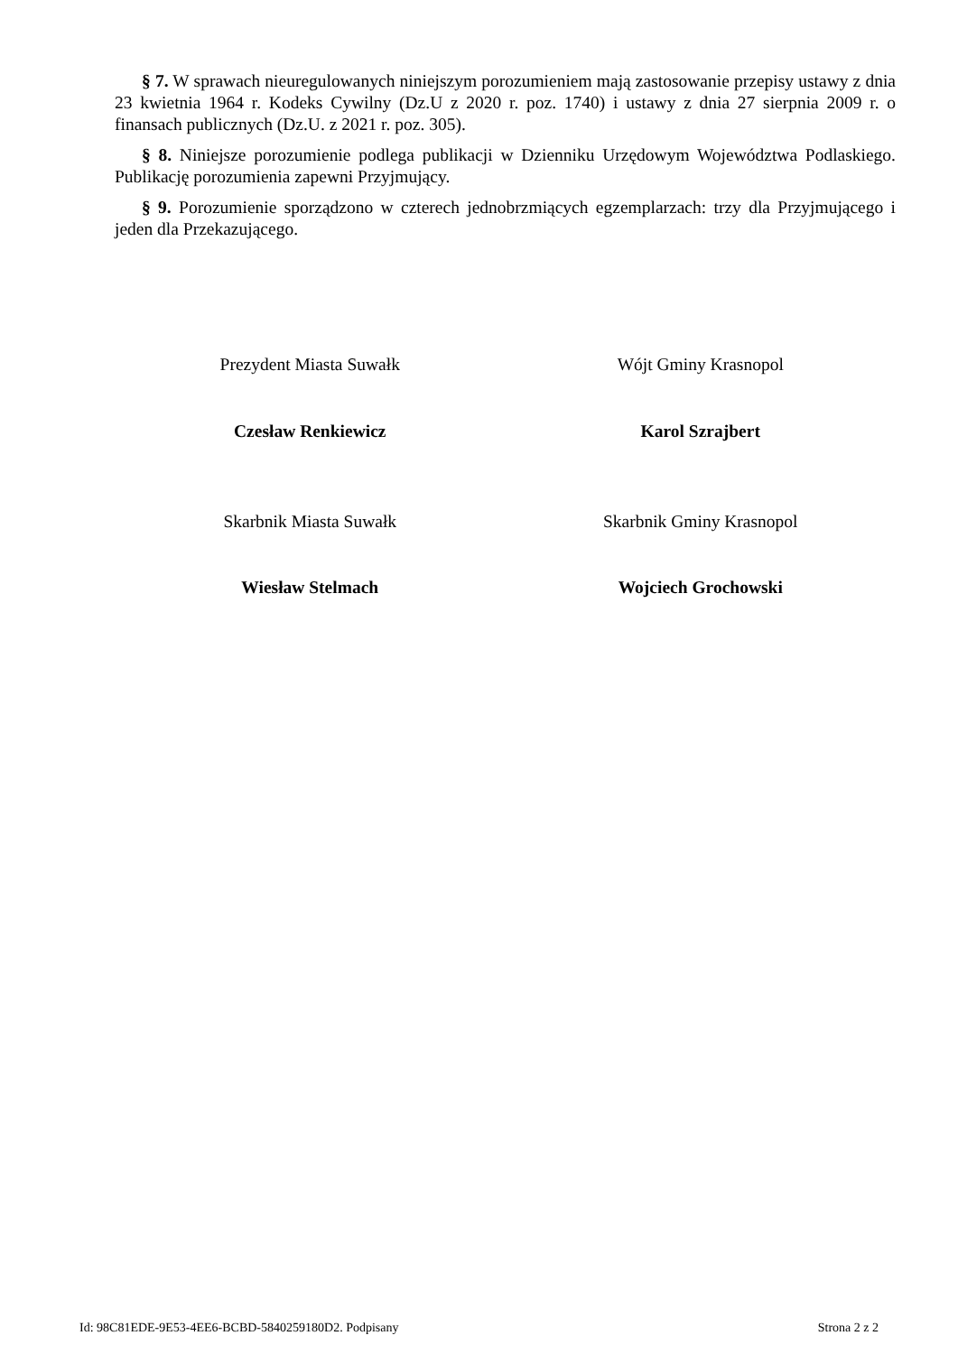§ 7. W sprawach nieuregulowanych niniejszym porozumieniem mają zastosowanie przepisy ustawy z dnia 23 kwietnia 1964 r. Kodeks Cywilny (Dz.U z 2020 r. poz. 1740) i ustawy z dnia 27 sierpnia 2009 r. o finansach publicznych (Dz.U. z 2021 r. poz. 305).
§ 8. Niniejsze porozumienie podlega publikacji w Dzienniku Urzędowym Województwa Podlaskiego. Publikację porozumienia zapewni Przyjmujący.
§ 9. Porozumienie sporządzono w czterech jednobrzmiących egzemplarzach: trzy dla Przyjmującego i jeden dla Przekazującego.
Prezydent Miasta Suwałk Wójt Gminy Krasnopol
Czesław Renkiewicz Karol Szrajbert
Skarbnik Miasta Suwałk Skarbnik Gminy Krasnopol
Wiesław Stelmach Wojciech Grochowski
Id: 98C81EDE-9E53-4EE6-BCBD-5840259180D2. Podpisany Strona 2 z 2